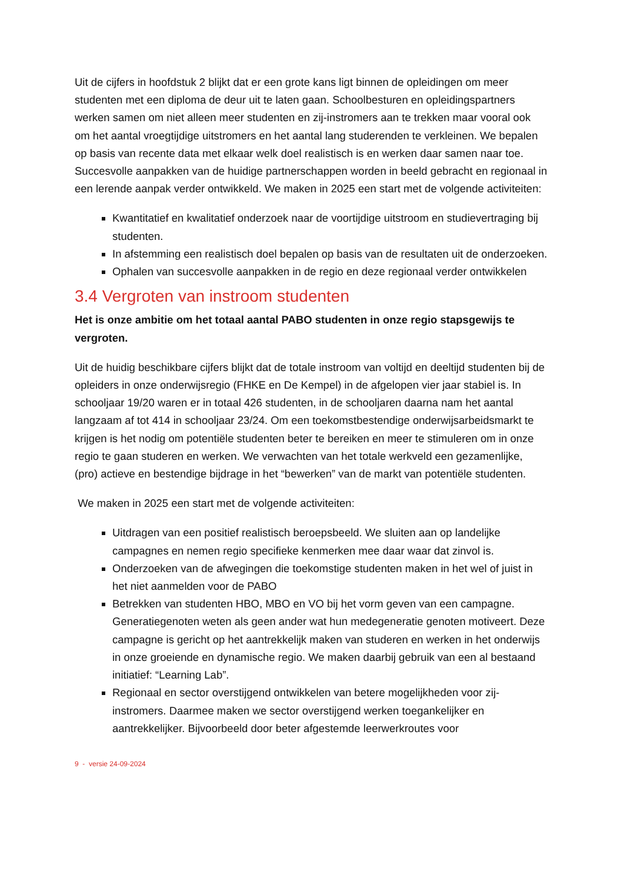Uit de cijfers in hoofdstuk 2 blijkt dat er een grote kans ligt binnen de opleidingen om meer studenten met een diploma de deur uit te laten gaan. Schoolbesturen en opleidingspartners werken samen om niet alleen meer studenten en zij-instromers aan te trekken maar vooral ook om het aantal vroegtijdige uitstromers en het aantal lang studerenden te verkleinen. We bepalen op basis van recente data met elkaar welk doel realistisch is en werken daar samen naar toe. Succesvolle aanpakken van de huidige partnerschappen worden in beeld gebracht en regionaal in een lerende aanpak verder ontwikkeld. We maken in 2025 een start met de volgende activiteiten:
Kwantitatief en kwalitatief onderzoek naar de voortijdige uitstroom en studievertraging bij studenten.
In afstemming een realistisch doel bepalen op basis van de resultaten uit de onderzoeken.
Ophalen van succesvolle aanpakken in de regio en deze regionaal verder ontwikkelen
3.4 Vergroten van instroom studenten
Het is onze ambitie om het totaal aantal PABO studenten in onze regio stapsgewijs te vergroten.
Uit de huidig beschikbare cijfers blijkt dat de totale instroom van voltijd en deeltijd studenten bij de opleiders in onze onderwijsregio (FHKE en De Kempel) in de afgelopen vier jaar stabiel is. In schooljaar 19/20 waren er in totaal 426 studenten, in de schooljaren daarna nam het aantal langzaam af tot 414 in schooljaar 23/24. Om een toekomstbestendige onderwijsarbeidsmarkt te krijgen is het nodig om potentiële studenten beter te bereiken en meer te stimuleren om in onze regio te gaan studeren en werken. We verwachten van het totale werkveld een gezamenlijke, (pro) actieve en bestendige bijdrage in het “bewerken” van de markt van potentiële studenten.
We maken in 2025 een start met de volgende activiteiten:
Uitdragen van een positief realistisch beroepsbeeld. We sluiten aan op landelijke campagnes en nemen regio specifieke kenmerken mee daar waar dat zinvol is.
Onderzoeken van de afwegingen die toekomstige studenten maken in het wel of juist in het niet aanmelden voor de PABO
Betrekken van studenten HBO, MBO en VO bij het vorm geven van een campagne. Generatiegenoten weten als geen ander wat hun medegeneratie genoten motiveert. Deze campagne is gericht op het aantrekkelijk maken van studeren en werken in het onderwijs in onze groeiende en dynamische regio. We maken daarbij gebruik van een al bestaand initiatief: “Learning Lab”.
Regionaal en sector overstijgend ontwikkelen van betere mogelijkheden voor zij-instromers. Daarmee maken we sector overstijgend werken toegankelijker en aantrekkelijker. Bijvoorbeeld door beter afgestemde leerwerkroutes voor
9 - versie 24-09-2024